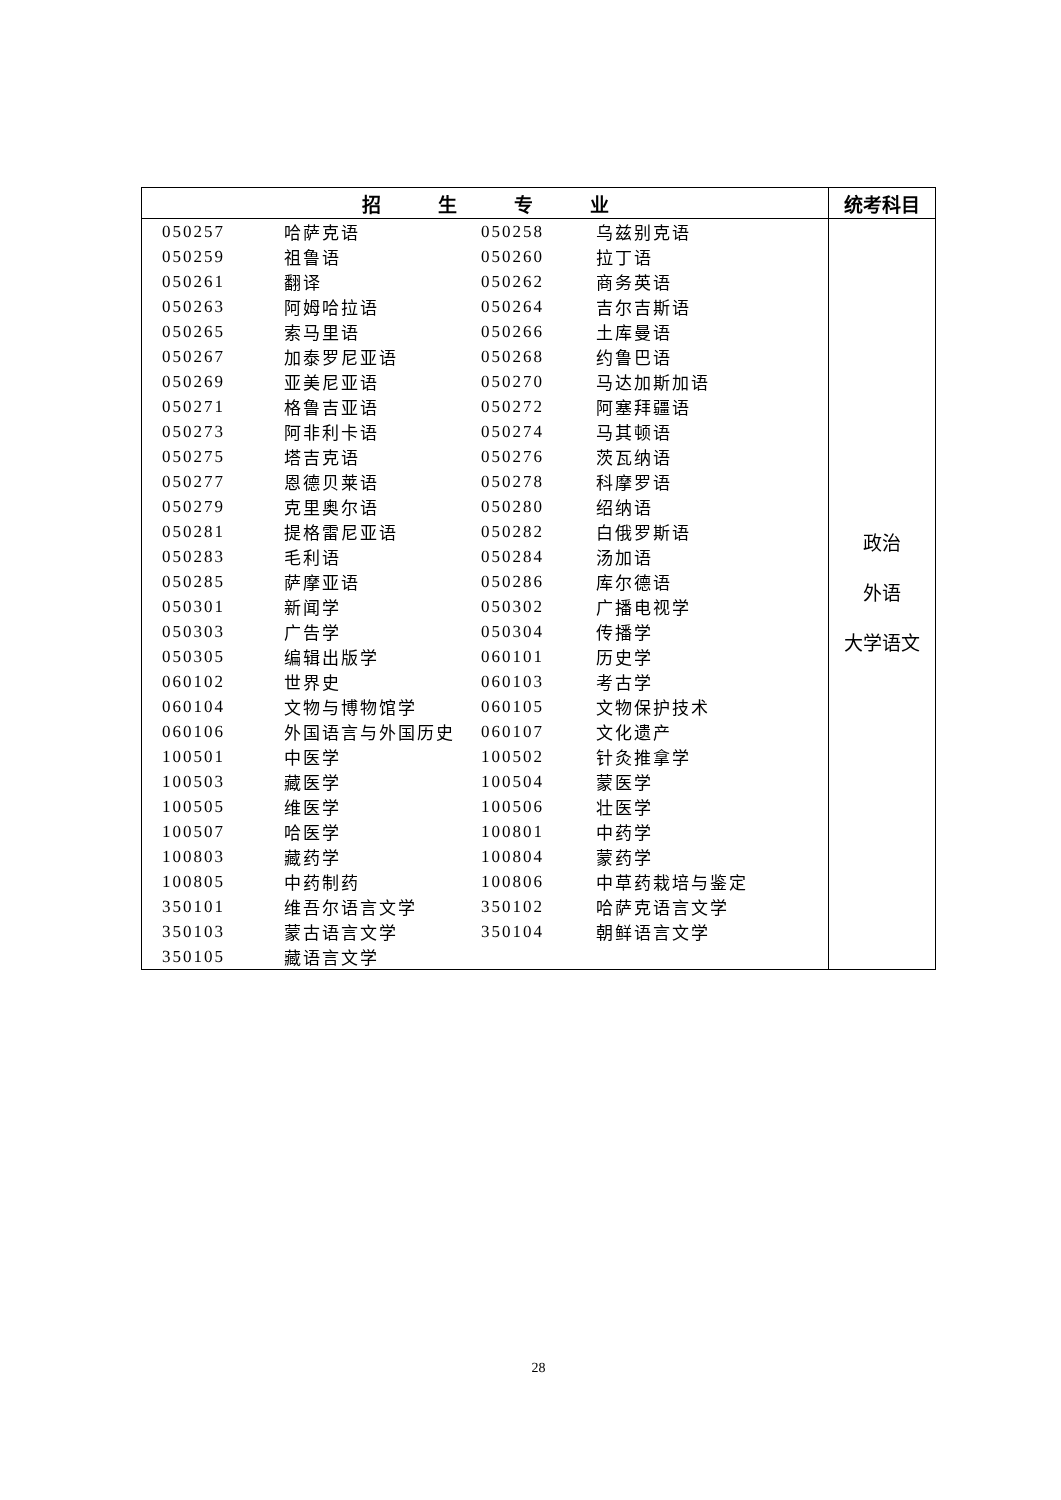| 招 生 专 业 | 统考科目 |
| --- | --- |
| / 050257 / 哈萨克语 / 050258 / 乌兹别克语 / / 050259 / 祖鲁语 / 050260 / 拉丁语 / / 050261 / 翻译 / 050262 / 商务英语 / / 050263 / 阿姆哈拉语 / 050264 / 吉尔吉斯语 / / 050265 / 索马里语 / 050266 / 土库曼语 / / 050267 / 加泰罗尼亚语 / 050268 / 约鲁巴语 / / 050269 / 亚美尼亚语 / 050270 / 马达加斯加语 / / 050271 / 格鲁吉亚语 / 050272 / 阿塞拜疆语 / / 050273 / 阿非利卡语 / 050274 / 马其顿语 / / 050275 / 塔吉克语 / 050276 / 茨瓦纳语 / / 050277 / 恩德贝莱语 / 050278 / 科摩罗语 / / 050279 / 克里奥尔语 / 050280 / 绍纳语 / / 050281 / 提格雷尼亚语 / 050282 / 白俄罗斯语 / / 050283 / 毛利语 / 050284 / 汤加语 / / 050285 / 萨摩亚语 / 050286 / 库尔德语 / / 050301 / 新闻学 / 050302 / 广播电视学 / / 050303 / 广告学 / 050304 / 传播学 / / 050305 / 编辑出版学 / 060101 / 历史学 / / 060102 / 世界史 / 060103 / 考古学 / / 060104 / 文物与博物馆学 / 060105 / 文物保护技术 / / 060106 / 外国语言与外国历史 / 060107 / 文化遗产 / / 100501 / 中医学 / 100502 / 针灸推拿学 / / 100503 / 藏医学 / 100504 / 蒙医学 / / 100505 / 维医学 / 100506 / 壮医学 / / 100507 / 哈医学 / 100801 / 中药学 / / 100803 / 藏药学 / 100804 / 蒙药学 / / 100805 / 中药制药 / 100806 / 中草药栽培与鉴定 / / 350101 / 维吾尔语言文学 / 350102 / 哈萨克语言文学 / / 350103 / 蒙古语言文学 / 350104 / 朝鲜语言文学 / / 350105 / 藏语言文学 / / / | 政治 外语 大学语文 |
28